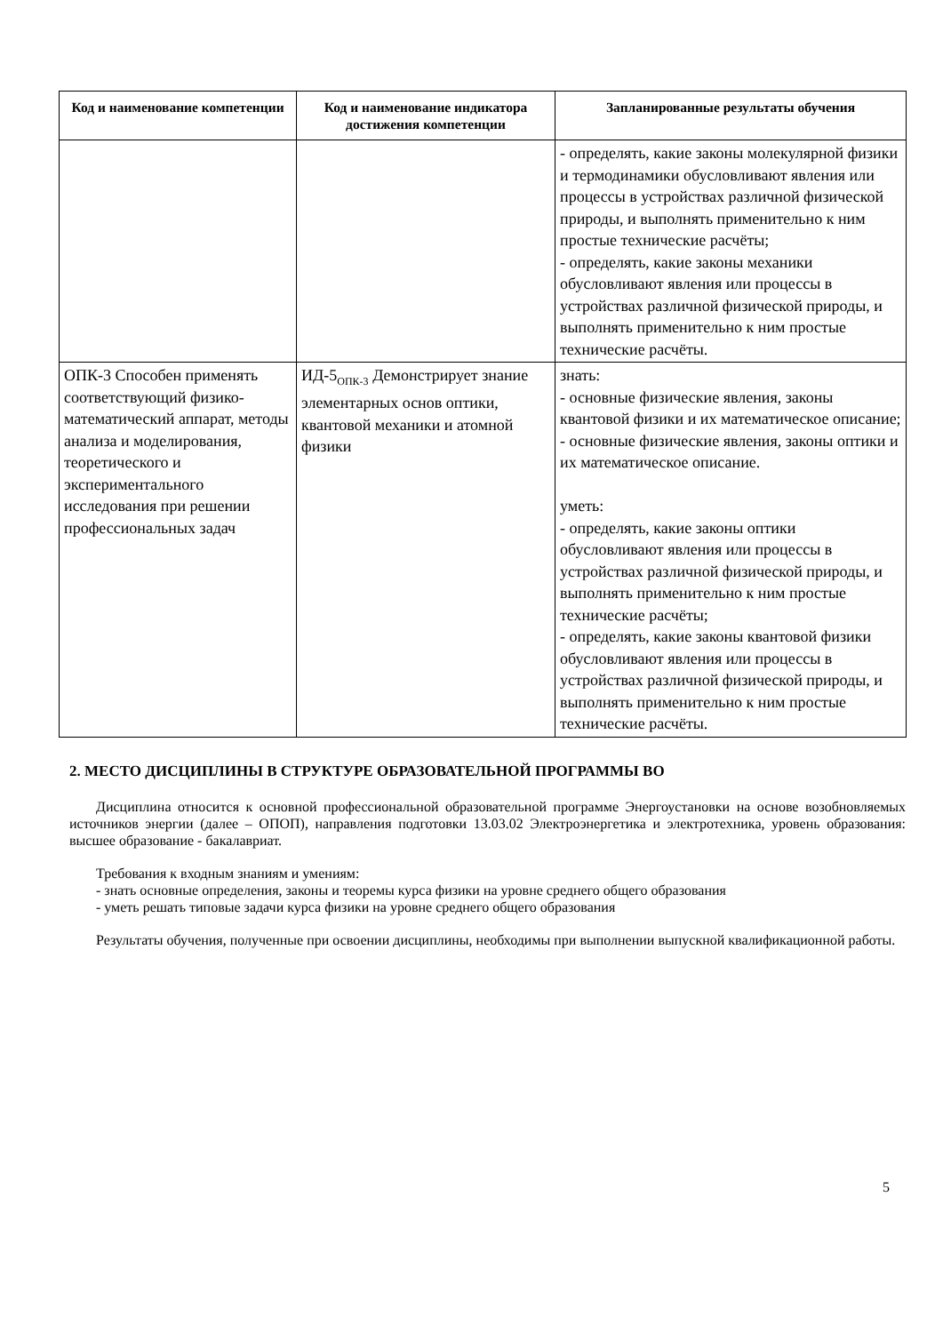| Код и наименование компетенции | Код и наименование индикатора достижения компетенции | Запланированные результаты обучения |
| --- | --- | --- |
| | | - определять, какие законы молекулярной физики и термодинамики обусловливают явления или процессы в устройствах различной физической природы, и выполнять применительно к ним простые технические расчёты; - определять, какие законы механики обусловливают явления или процессы в устройствах различной физической природы, и выполнять применительно к ним простые технические расчёты. |
| ОПК-3 Способен применять соответствующий физико-математический аппарат, методы анализа и моделирования, теоретического и экспериментального исследования при решении профессиональных задач | ИД-5<sub>ОПК-3</sub> Демонстрирует знание элементарных основ оптики, квантовой механики и атомной физики | знать: - основные физические явления, законы квантовой физики и их математическое описание; - основные физические явления, законы оптики и их математическое описание. уметь: - определять, какие законы оптики обусловливают явления или процессы в устройствах различной физической природы, и выполнять применительно к ним простые технические расчёты; - определять, какие законы квантовой физики обусловливают явления или процессы в устройствах различной физической природы, и выполнять применительно к ним простые технические расчёты. |
2. МЕСТО ДИСЦИПЛИНЫ В СТРУКТУРЕ ОБРАЗОВАТЕЛЬНОЙ ПРОГРАММЫ ВО
Дисциплина относится к основной профессиональной образовательной программе Энергоустановки на основе возобновляемых источников энергии (далее – ОПОП), направления подготовки 13.03.02 Электроэнергетика и электротехника, уровень образования: высшее образование - бакалавриат.
Требования к входным знаниям и умениям:
- знать основные определения, законы и теоремы курса физики на уровне среднего общего образования
- уметь решать типовые задачи курса физики на уровне среднего общего образования
Результаты обучения, полученные при освоении дисциплины, необходимы при выполнении выпускной квалификационной работы.
5